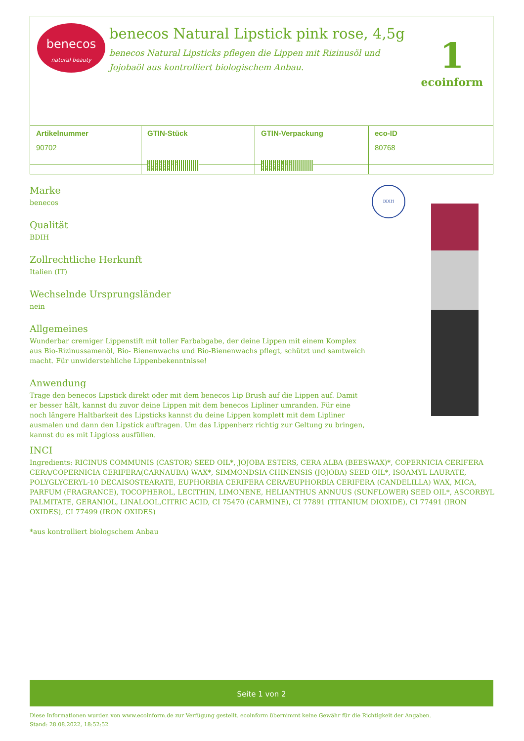benecos
natural beauty
benecos Natural Lipstick pink rose, 4,5g
benecos Natural Lipsticks pflegen die Lippen mit Rizinusöl und Jojobaöl aus kontrolliert biologischem Anbau.
1
ecoinform
| Artikelnummer 90702 | GTIN-Stück 4 260198 090702 | GTIN-Verpackung 4 260198 090702 | eco-ID 80768 |
BDIH
Marke
benecos
Qualität
BDIH
Zollrechtliche Herkunft
Italien (IT)
Wechselnde Ursprungsländer
nein
Allgemeines
Wunderbar cremiger Lippenstift mit toller Farbabgabe, der deine Lippen mit einem Komplex aus Bio-Rizinussamenöl, Bio- Bienenwachs und Bio-Bienenwachs pflegt, schützt und samtweich macht. Für unwiderstehliche Lippenbekenntnisse!
Anwendung
Trage den benecos Lipstick direkt oder mit dem benecos Lip Brush auf die Lippen auf. Damit er besser hält, kannst du zuvor deine Lippen mit dem benecos Lipliner umranden. Für eine noch längere Haltbarkeit des Lipsticks kannst du deine Lippen komplett mit dem Lipliner ausmalen und dann den Lipstick auftragen. Um das Lippenherz richtig zur Geltung zu bringen, kannst du es mit Lipgloss ausfüllen.
INCI
Ingredients: RICINUS COMMUNIS (CASTOR) SEED OIL*, JOJOBA ESTERS, CERA ALBA (BEESWAX)*, COPERNICIA CERIFERA CERA/COPERNICIA CERIFERA(CARNAUBA) WAX*, SIMMONDSIA CHINENSIS (JOJOBA) SEED OIL*, ISOAMYL LAURATE, POLYGLYCERYL-10 DECAISOSTEARATE, EUPHORBIA CERIFERA CERA/EUPHORBIA CERIFERA (CANDELILLA) WAX, MICA, PARFUM (FRAGRANCE), TOCOPHEROL, LECITHIN, LIMONENE, HELIANTHUS ANNUUS (SUNFLOWER) SEED OIL*, ASCORBYL PALMITATE, GERANIOL, LINALOOL,CITRIC ACID, CI 75470 (CARMINE), CI 77891 (TITANIUM DIOXIDE), CI 77491 (IRON OXIDES), CI 77499 (IRON OXIDES)
*aus kontrolliert biologschem Anbau
Seite 1 von 2
Diese Informationen wurden von www.ecoinform.de zur Verfügung gestellt. ecoinform übernimmt keine Gewähr für die Richtigkeit der Angaben.
Stand: 28.08.2022, 18:52:52